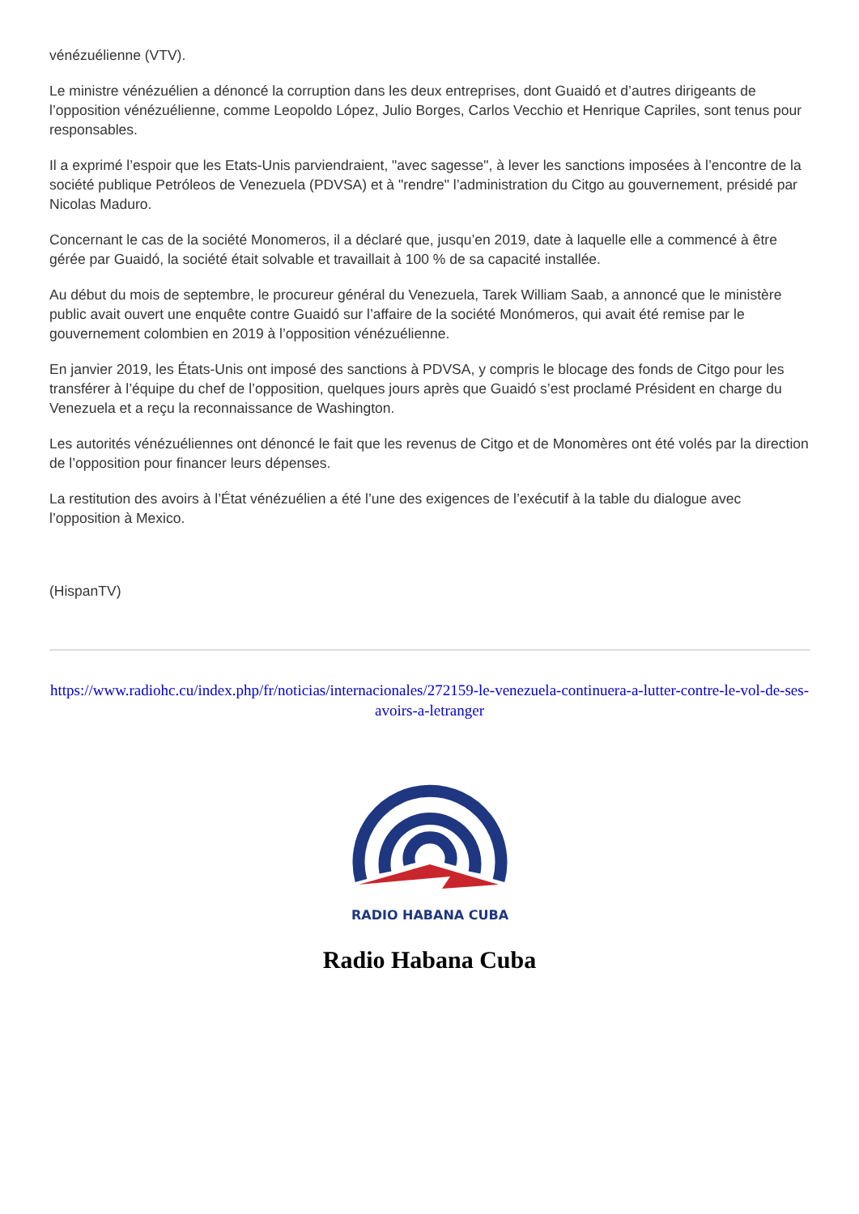vénézuélienne (VTV).
Le ministre vénézuélien a dénoncé la corruption dans les deux entreprises, dont Guaidó et d’autres dirigeants de l’opposition vénézuélienne, comme Leopoldo López, Julio Borges, Carlos Vecchio et Henrique Capriles, sont tenus pour responsables.
Il a exprimé l’espoir que les Etats-Unis parviendraient, "avec sagesse", à lever les sanctions imposées à l’encontre de la société publique Petróleos de Venezuela (PDVSA) et à "rendre" l’administration du Citgo au gouvernement, présidé par Nicolas Maduro.
Concernant le cas de la société Monomeros, il a déclaré que, jusqu’en 2019, date à laquelle elle a commencé à être gérée par Guaidó, la société était solvable et travaillait à 100 % de sa capacité installée.
Au début du mois de septembre, le procureur général du Venezuela, Tarek William Saab, a annoncé que le ministère public avait ouvert une enquête contre Guaidó sur l’affaire de la société Monómeros, qui avait été remise par le gouvernement colombien en 2019 à l’opposition vénézuélienne.
En janvier 2019, les États-Unis ont imposé des sanctions à PDVSA, y compris le blocage des fonds de Citgo pour les transférer à l’équipe du chef de l’opposition, quelques jours après que Guaidó s’est proclamé Président en charge du Venezuela et a reçu la reconnaissance de Washington.
Les autorités vénézuéliennes ont dénoncé le fait que les revenus de Citgo et de Monomères ont été volés par la direction de l’opposition pour financer leurs dépenses.
La restitution des avoirs à l’État vénézuélien a été l’une des exigences de l’exécutif à la table du dialogue avec l’opposition à Mexico.
(HispanTV)
https://www.radiohc.cu/index.php/fr/noticias/internacionales/272159-le-venezuela-continuera-a-lutter-contre-le-vol-de-ses-avoirs-a-letranger
RADIO HABANA CUBA
Radio Habana Cuba